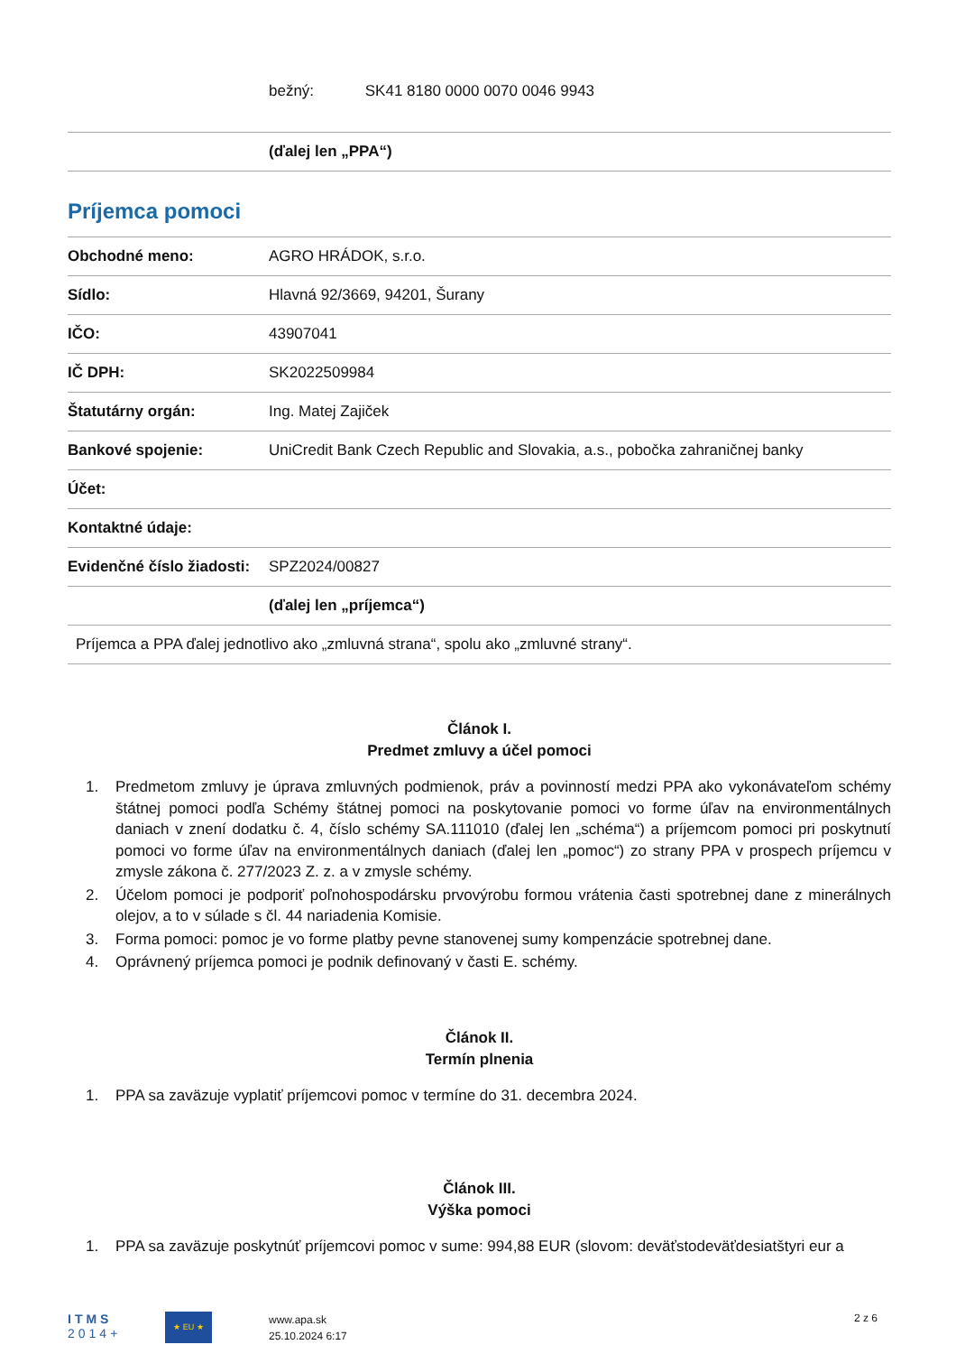| | bežný: SK41 8180 0000 0070 0046 9943 |
| | (ďalej len „PPA“) |
Príjemca pomoci
| Obchodné meno: | AGRO HRÁDOK, s.r.o. |
| Sídlo: | Hlavná 92/3669, 94201, Šurany |
| IČO: | 43907041 |
| IČ DPH: | SK2022509984 |
| Štatutárny orgán: | Ing. Matej Zajiček |
| Bankové spojenie: | UniCredit Bank Czech Republic and Slovakia, a.s., pobočka zahraničnej banky |
| Účet: | |
| Kontaktné údaje: | |
| Evidenčné číslo žiadosti: | SPZ2024/00827 |
| | (ďalej len „príjemca“) |
| Príjemca a PPA ďalej jednotlivo ako „zmluvná strana“, spolu ako „zmluvné strany“. | |
Článok I.
Predmet zmluvy a účel pomoci
1. Predmetom zmluvy je úprava zmluvných podmienok, práv a povinností medzi PPA ako vykonávateľom schémy štátnej pomoci podľa Schémy štátnej pomoci na poskytovanie pomoci vo forme úľav na environmentálnych daniach v znení dodatku č. 4, číslo schémy SA.111010 (ďalej len „schéma“) a príjemcom pomoci pri poskytnutí pomoci vo forme úľav na environmentálnych daniach (ďalej len „pomoc“) zo strany PPA v prospech príjemcu v zmysle zákona č. 277/2023 Z. z. a v zmysle schémy.
2. Účelom pomoci je podporiť poľnohospodársku prvovýrobu formou vrátenia časti spotrebnej dane z minerálnych olejov, a to v súlade s čl. 44 nariadenia Komisie.
3. Forma pomoci: pomoc je vo forme platby pevne stanovenej sumy kompenzácie spotrebnej dane.
4. Oprávnený príjemca pomoci je podnik definovaný v časti E. schémy.
Článok II.
Termín plnenia
1. PPA sa zaväzuje vyplatiť príjemcovi pomoc v termíne do 31. decembra 2024.
Článok III.
Výška pomoci
1. PPA sa zaväzuje poskytnúť príjemcovi pomoc v sume: 994,88 EUR (slovom: deväťstodeväťdesiatštyri eur a
ITMS
2014+
★ EU ★
www.apa.sk
25.10.2024 6:17
2 z 6